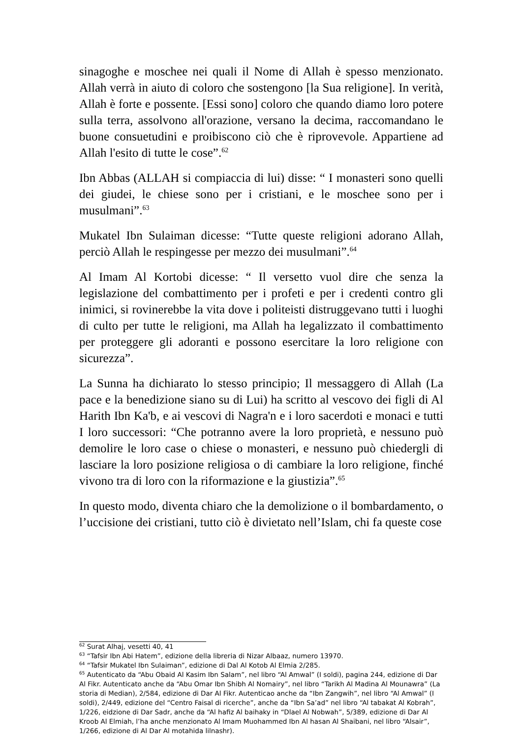sinagoghe e moschee nei quali il Nome di Allah è spesso menzionato. Allah verrà in aiuto di coloro che sostengono [la Sua religione]. In verità, Allah è forte e possente. [Essi sono] coloro che quando diamo loro potere sulla terra, assolvono all'orazione, versano la decima, raccomandano le buone consuetudini e proibiscono ciò che è riprovevole. Appartiene ad Allah l'esito di tutte le cose”.<sup>62</sup>
Ibn Abbas (ALLAH si compiaccia di lui) disse: “ I monasteri sono quelli dei giudei, le chiese sono per i cristiani, e le moschee sono per i musulmani”.<sup>63</sup>
Mukatel Ibn Sulaiman dicesse: “Tutte queste religioni adorano Allah, perciò Allah le respingesse per mezzo dei musulmani”.<sup>64</sup>
Al Imam Al Kortobi dicesse: “ Il versetto vuol dire che senza la legislazione del combattimento per i profeti e per i credenti contro gli inimici, si rovinerebbe la vita dove i politeisti distruggevano tutti i luoghi di culto per tutte le religioni, ma Allah ha legalizzato il combattimento per proteggere gli adoranti e possono esercitare la loro religione con sicurezza”.
La Sunna ha dichiarato lo stesso principio; Il messaggero di Allah (La pace e la benedizione siano su di Lui) ha scritto al vescovo dei figli di Al Harith Ibn Ka'b, e ai vescovi di Nagra'n e i loro sacerdoti e monaci e tutti I loro successori: “Che potranno avere la loro proprietà, e nessuno può demolire le loro case o chiese o monasteri, e nessuno può chiedergli di lasciare la loro posizione religiosa o di cambiare la loro religione, finché vivono tra di loro con la riformazione e la giustizia”.<sup>65</sup>
In questo modo, diventa chiaro che la demolizione o il bombardamento, o l’uccisione dei cristiani, tutto ciò è divietato nell’Islam, chi fa queste cose
<sup>62</sup> Surat Alhaj, vesetti 40, 41
<sup>63</sup> “Tafsir Ibn Abi Hatem”, edizione della libreria di Nizar Albaaz, numero 13970.
<sup>64</sup> “Tafsir Mukatel Ibn Sulaiman”, edizione di Dal Al Kotob Al Elmia 2/285.
<sup>65</sup> Autenticato da “Abu Obaid Al Kasim Ibn Salam”, nel libro “Al Amwal” (I soldi), pagina 244, edizione di Dar Al Fikr. Autenticato anche da “Abu Omar Ibn Shibh Al Nomairy”, nel libro “Tarikh Al Madina Al Mounawra” (La storia di Median), 2/584, edizione di Dar Al Fikr. Autenticao anche da “Ibn Zangwih”, nel libro “Al Amwal” (I soldi), 2/449, edizione del “Centro Faisal di ricerche”, anche da “Ibn Sa’ad” nel libro “Al tabakat Al Kobrah”, 1/226, eidzione di Dar Sadr, anche da “Al hafiz Al baihaky in “Dlael Al Nobwah”, 5/389, edizione di Dar Al Kroob Al Elmiah, l’ha anche menzionato Al Imam Muohammed Ibn Al hasan Al Shaibani, nel libro “Alsair”, 1/266, edizione di Al Dar Al motahida lilnashr).